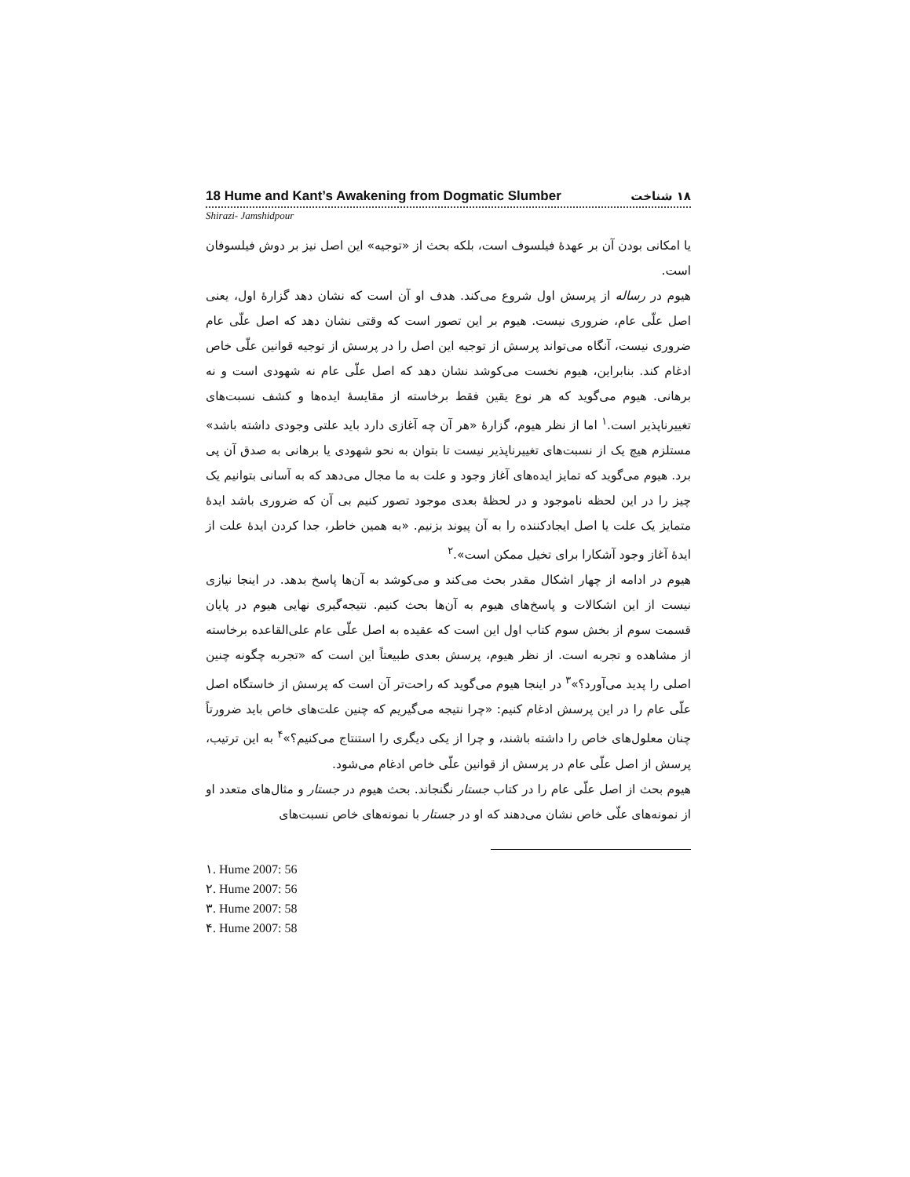18 Hume and Kant’s Awakening from Dogmatic Slumber ۱۸ شناخت
Shirazi- Jamshidpour
یا امکانی بودن آن بر عهدهٔ فیلسوف است، بلکه بحث از «توجیه» این اصل نیز بر دوش فیلسوفان است.
هیوم در رساله از پرسش اول شروع می‌کند. هدف او آن است که نشان دهد گزارهٔ اول، یعنی اصل علّی عام، ضروری نیست. هیوم بر این تصور است که وقتی نشان دهد که اصل علّی عام ضروری نیست، آنگاه می‌تواند پرسش از توجیه این اصل را در پرسش از توجیه قوانین علّی خاص ادغام کند. بنابراین، هیوم نخست می‌کوشد نشان دهد که اصل علّی عام نه شهودی است و نه برهانی. هیوم می‌گوید که هر نوع یقین فقط برخاسته از مقایسهٔ ایده‌ها و کشف نسبت‌های تغییرناپذیر است.<sup>۱</sup> اما از نظر هیوم، گزارهٔ «هر آن چه آغازی دارد باید علتی وجودی داشته باشد» مستلزم هیچ یک از نسبت‌های تغییرناپذیر نیست تا بتوان به نحو شهودی یا برهانی به صدق آن پی برد. هیوم می‌گوید که تمایز ایده‌های آغاز وجود و علت به ما مجال می‌دهد که به آسانی بتوانیم یک چیز را در این لحظه ناموجود و در لحظهٔ بعدی موجود تصور کنیم بی آن که ضروری باشد ایدهٔ متمایز یک علت یا اصل ایجادکننده را به آن پیوند بزنیم. «به همین خاطر، جدا کردن ایدهٔ علت از ایدهٔ آغاز وجود آشکارا برای تخیل ممکن است».<sup>۲</sup>
هیوم در ادامه از چهار اشکال مقدر بحث می‌کند و می‌کوشد به آن‌ها پاسخ بدهد. در اینجا نیازی نیست از این اشکالات و پاسخ‌های هیوم به آن‌ها بحث کنیم. نتیجه‌گیری نهایی هیوم در پایان قسمت سوم از بخش سوم کتاب اول این است که عقیده به اصل علّی عام علی‌القاعده برخاسته از مشاهده و تجربه است. از نظر هیوم، پرسش بعدی طبیعتاً این است که «تجربه چگونه چنین اصلی را پدید می‌آورد؟»<sup>۳</sup> در اینجا هیوم می‌گوید که راحت‌تر آن است که پرسش از خاستگاه اصل علّی عام را در این پرسش ادغام کنیم: «چرا نتیجه می‌گیریم که چنین علت‌های خاص باید ضرورتاً چنان معلول‌های خاص را داشته باشند، و چرا از یکی دیگری را استنتاج می‌کنیم؟»<sup>۴</sup> به این ترتیب، پرسش از اصل علّی عام در پرسش از قوانین علّی خاص ادغام می‌شود.
هیوم بحث از اصل علّی عام را در کتاب جستار نگنجاند. بحث هیوم در جستار و مثال‌های متعدد او از نمونه‌های علّی خاص نشان می‌دهند که او در جستار با نمونه‌های خاص نسبت‌های
۱. Hume 2007: 56
۲. Hume 2007: 56
۳. Hume 2007: 58
۴. Hume 2007: 58